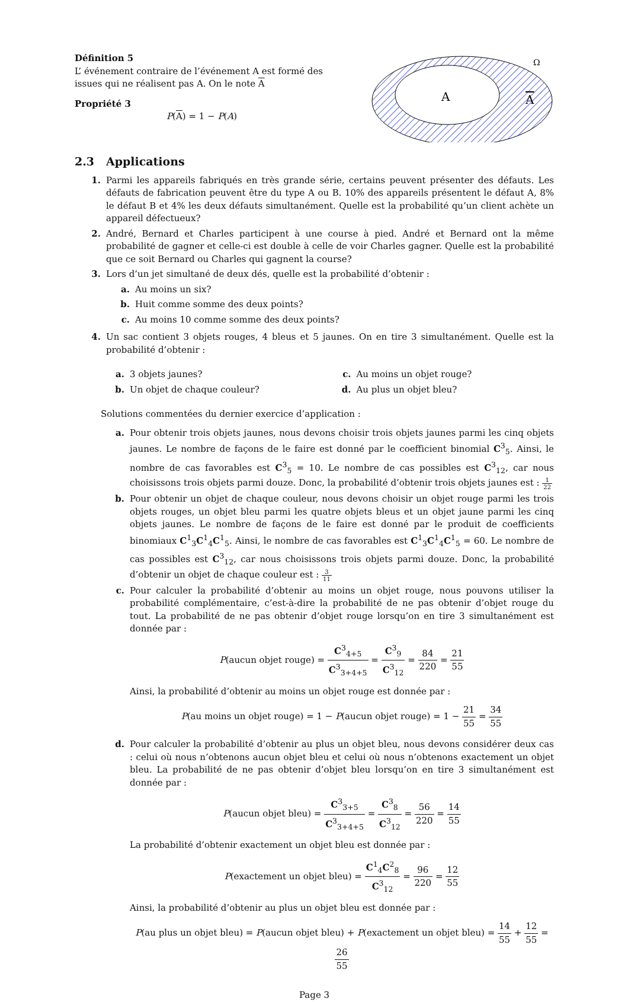Définition 5
L’ événement contraire de l’événement A est formé des issues qui ne réalisent pas A. On le note A
Propriété 3
P(A) = 1 − P(A)
Ω
A
A
2.3 Applications
1. Parmi les appareils fabriqués en très grande série, certains peuvent présenter des défauts. Les défauts de fabrication peuvent être du type A ou B. 10% des appareils présentent le défaut A, 8% le défaut B et 4% les deux défauts simultanément. Quelle est la probabilité qu’un client achète un appareil défectueux?
2. André, Bernard et Charles participent à une course à pied. André et Bernard ont la même probabilité de gagner et celle-ci est double à celle de voir Charles gagner. Quelle est la probabilité que ce soit Bernard ou Charles qui gagnent la course?
3. Lors d’un jet simultané de deux dés, quelle est la probabilité d’obtenir :
a. Au moins un six?
b. Huit comme somme des deux points?
c. Au moins 10 comme somme des deux points?
4. Un sac contient 3 objets rouges, 4 bleus et 5 jaunes. On en tire 3 simultanément. Quelle est la probabilité d’obtenir :
a. 3 objets jaunes?
b. Un objet de chaque couleur?
c. Au moins un objet rouge?
d. Au plus un objet bleu?
Solutions commentées du dernier exercice d’application :
a. Pour obtenir trois objets jaunes, nous devons choisir trois objets jaunes parmi les cinq objets jaunes. Le nombre de façons de le faire est donné par le coefficient binomial C<sup>3</sup><sub>5</sub>. Ainsi, le nombre de cas favorables est C<sup>3</sup><sub>5</sub> = 10. Le nombre de cas possibles est C<sup>3</sup><sub>12</sub>, car nous choisissons trois objets parmi douze. Donc, la probabilité d’obtenir trois objets jaunes est : 1 22
b. Pour obtenir un objet de chaque couleur, nous devons choisir un objet rouge parmi les trois objets rouges, un objet bleu parmi les quatre objets bleus et un objet jaune parmi les cinq objets jaunes. Le nombre de façons de le faire est donné par le produit de coefficients binomiaux C<sup>1</sup><sub>3</sub>C<sup>1</sup><sub>4</sub>C<sup>1</sup><sub>5</sub>. Ainsi, le nombre de cas favorables est C<sup>1</sup><sub>3</sub>C<sup>1</sup><sub>4</sub>C<sup>1</sup><sub>5</sub> = 60. Le nombre de cas possibles est C<sup>3</sup><sub>12</sub>, car nous choisissons trois objets parmi douze. Donc, la probabilité d’obtenir un objet de chaque couleur est : 3 11
c. Pour calculer la probabilité d’obtenir au moins un objet rouge, nous pouvons utiliser la probabilité complémentaire, c’est-à-dire la probabilité de ne pas obtenir d’objet rouge du tout. La probabilité de ne pas obtenir d’objet rouge lorsqu’on en tire 3 simultanément est donnée par :
P(aucun objet rouge) = C<sup>3</sup><sub>4+5</sub> C<sup>3</sup><sub>3+4+5</sub> = C<sup>3</sup><sub>9</sub> C<sup>3</sup><sub>12</sub> = 84 220 = 21 55
Ainsi, la probabilité d’obtenir au moins un objet rouge est donnée par :
P(au moins un objet rouge) = 1 − P(aucun objet rouge) = 1 − 21 55 = 34 55
d. Pour calculer la probabilité d’obtenir au plus un objet bleu, nous devons considérer deux cas : celui où nous n’obtenons aucun objet bleu et celui où nous n’obtenons exactement un objet bleu. La probabilité de ne pas obtenir d’objet bleu lorsqu’on en tire 3 simultanément est donnée par :
P(aucun objet bleu) = C<sup>3</sup><sub>3+5</sub> C<sup>3</sup><sub>3+4+5</sub> = C<sup>3</sup><sub>8</sub> C<sup>3</sup><sub>12</sub> = 56 220 = 14 55
La probabilité d’obtenir exactement un objet bleu est donnée par :
P(exactement un objet bleu) = C<sup>1</sup><sub>4</sub>C<sup>2</sup><sub>8</sub> C<sup>3</sup><sub>12</sub> = 96 220 = 12 55
Ainsi, la probabilité d’obtenir au plus un objet bleu est donnée par :
P(au plus un objet bleu) = P(aucun objet bleu) + P(exactement un objet bleu) = 14 55 + 12 55 = 26 55
Page 3